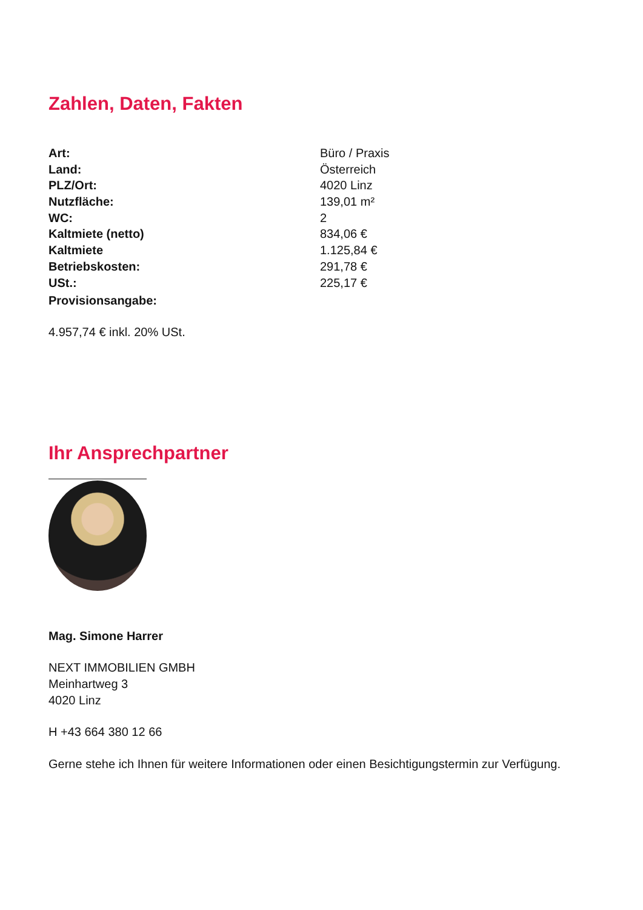Zahlen, Daten, Fakten
| Art: | Büro / Praxis |
| Land: | Österreich |
| PLZ/Ort: | 4020 Linz |
| Nutzfläche: | 139,01 m² |
| WC: | 2 |
| Kaltmiete (netto) | 834,06 € |
| Kaltmiete | 1.125,84 € |
| Betriebskosten: | 291,78 € |
| USt.: | 225,17 € |
| Provisionsangabe: | |
4.957,74 € inkl. 20% USt.
Ihr Ansprechpartner
Mag. Simone Harrer
NEXT IMMOBILIEN GMBH
Meinhartweg 3
4020 Linz
H +43 664 380 12 66
Gerne stehe ich Ihnen für weitere Informationen oder einen Besichtigungstermin zur Verfügung.